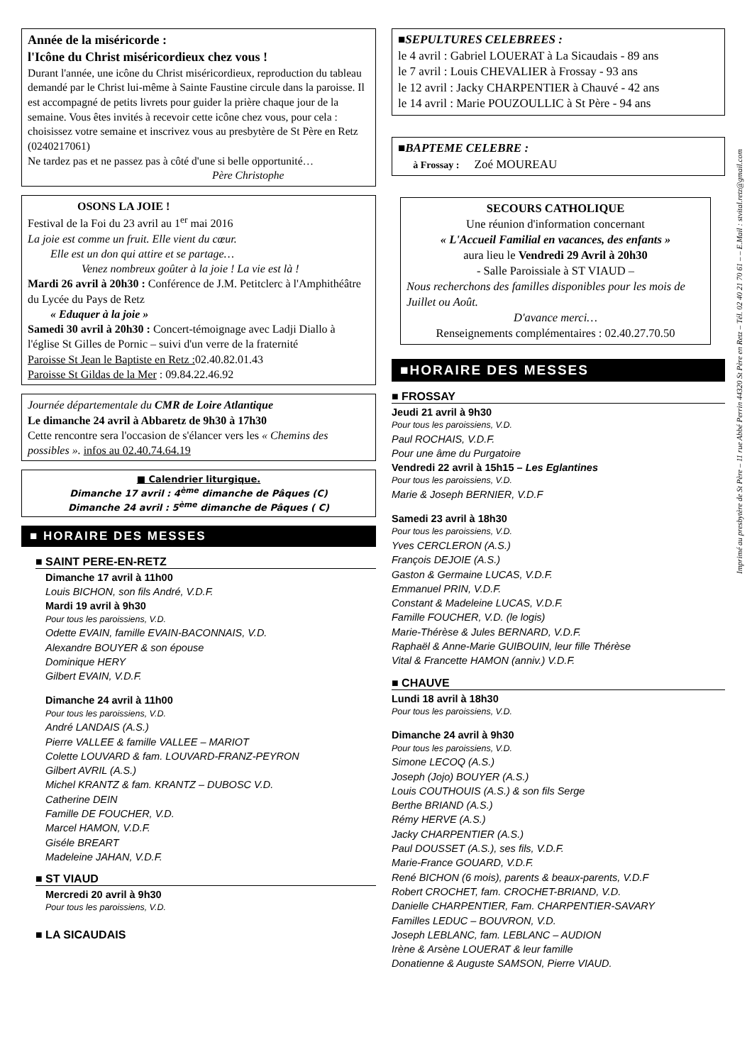Année de la miséricorde :
l'Icône du Christ miséricordieux chez vous !
Durant l'année, une icône du Christ miséricordieux, reproduction du tableau demandé par le Christ lui-même à Sainte Faustine circule dans la paroisse. Il est accompagné de petits livrets pour guider la prière chaque jour de la semaine. Vous êtes invités à recevoir cette icône chez vous, pour cela : choisissez votre semaine et inscrivez vous au presbytère de St Père en Retz (0240217061)
Ne tardez pas et ne passez pas à côté d'une si belle opportunité…
Père Christophe
OSONS LA JOIE !
Festival de la Foi du 23 avril au 1<sup>er</sup> mai 2016
La joie est comme un fruit. Elle vient du cœur.
Elle est un don qui attire et se partage…
Venez nombreux goûter à la joie ! La vie est là !
Mardi 26 avril à 20h30 : Conférence de J.M. Petitclerc à l'Amphithéâtre du Lycée du Pays de Retz
« Eduquer à la joie »
Samedi 30 avril à 20h30 : Concert-témoignage avec Ladji Diallo à l'église St Gilles de Pornic – suivi d'un verre de la fraternité
Paroisse St Jean le Baptiste en Retz : 02.40.82.01.43
Paroisse St Gildas de la Mer : 09.84.22.46.92
Journée départementale du CMR de Loire Atlantique
Le dimanche 24 avril à Abbaretz de 9h30 à 17h30
Cette rencontre sera l'occasion de s'élancer vers les « Chemins des possibles ». infos au 02.40.74.64.19
■ Calendrier liturgique.
Dimanche 17 avril : 4<sup>ème</sup> dimanche de Pâques (C)
Dimanche 24 avril : 5<sup>ème</sup> dimanche de Pâques ( C)
■ HORAIRE DES MESSES
■ SAINT PERE-EN-RETZ
Dimanche 17 avril à 11h00
Louis BICHON, son fils André, V.D.F.
Mardi 19 avril à 9h30
Pour tous les paroissiens, V.D.
Odette EVAIN, famille EVAIN-BACONNAIS, V.D.
Alexandre BOUYER & son épouse
Dominique HERY
Gilbert EVAIN, V.D.F.
Dimanche 24 avril à 11h00
Pour tous les paroissiens, V.D.
André LANDAIS (A.S.)
Pierre VALLEE & famille VALLEE – MARIOT
Colette LOUVARD & fam. LOUVARD-FRANZ-PEYRON
Gilbert AVRIL (A.S.)
Michel KRANTZ & fam. KRANTZ – DUBOSC V.D.
Catherine DEIN
Famille DE FOUCHER, V.D.
Marcel HAMON, V.D.F.
Giséle BREART
Madeleine JAHAN, V.D.F.
■ ST VIAUD
Mercredi 20 avril à 9h30
Pour tous les paroissiens, V.D.
■ LA SICAUDAIS
■SEPULTURES CELEBREES :
le 4 avril : Gabriel LOUERAT à La Sicaudais - 89 ans
le 7 avril : Louis CHEVALIER à Frossay - 93 ans
le 12 avril : Jacky CHARPENTIER à Chauvé - 42 ans
le 14 avril : Marie POUZOULLIC à St Père - 94 ans
■BAPTEME CELEBRE :
à Frossay : Zoé MOUREAU
SECOURS CATHOLIQUE
Une réunion d'information concernant
« L'Accueil Familial en vacances, des enfants »
aura lieu le Vendredi 29 Avril à 20h30
- Salle Paroissiale à ST VIAUD –
Nous recherchons des familles disponibles pour les mois de Juillet ou Août.
D'avance merci…
Renseignements complémentaires : 02.40.27.70.50
■HORAIRE DES MESSES
■ FROSSAY
Jeudi 21 avril à 9h30
Pour tous les paroissiens, V.D.
Paul ROCHAIS, V.D.F.
Pour une âme du Purgatoire
Vendredi 22 avril à 15h15 – Les Eglantines
Pour tous les paroissiens, V.D.
Marie & Joseph BERNIER, V.D.F
Samedi 23 avril à 18h30
Pour tous les paroissiens, V.D.
Yves CERCLERON (A.S.)
François DEJOIE (A.S.)
Gaston & Germaine LUCAS, V.D.F.
Emmanuel PRIN, V.D.F.
Constant & Madeleine LUCAS, V.D.F.
Famille FOUCHER, V.D. (le logis)
Marie-Thérèse & Jules BERNARD, V.D.F.
Raphaël & Anne-Marie GUIBOUIN, leur fille Thérèse
Vital & Francette HAMON (anniv.) V.D.F.
■ CHAUVE
Lundi 18 avril à 18h30
Pour tous les paroissiens, V.D.
Dimanche 24 avril à 9h30
Pour tous les paroissiens, V.D.
Simone LECOQ (A.S.)
Joseph (Jojo) BOUYER (A.S.)
Louis COUTHOUIS (A.S.) & son fils Serge
Berthe BRIAND (A.S.)
Rémy HERVE (A.S.)
Jacky CHARPENTIER (A.S.)
Paul DOUSSET (A.S.), ses fils, V.D.F.
Marie-France GOUARD, V.D.F.
René BICHON (6 mois), parents & beaux-parents, V.D.F
Robert CROCHET, fam. CROCHET-BRIAND, V.D.
Danielle CHARPENTIER, Fam. CHARPENTIER-SAVARY
Familles LEDUC – BOUVRON, V.D.
Joseph LEBLANC, fam. LEBLANC – AUDION
Irène & Arsène LOUERAT & leur famille
Donatienne & Auguste SAMSON, Pierre VIAUD.
Imprimé au presbytère de St Père – 11 rue Abbé Perrin 44320 St Père en Retz – Tél. 02 40 21 70 61 – – E.Mail : stvital.retz@gmail.com